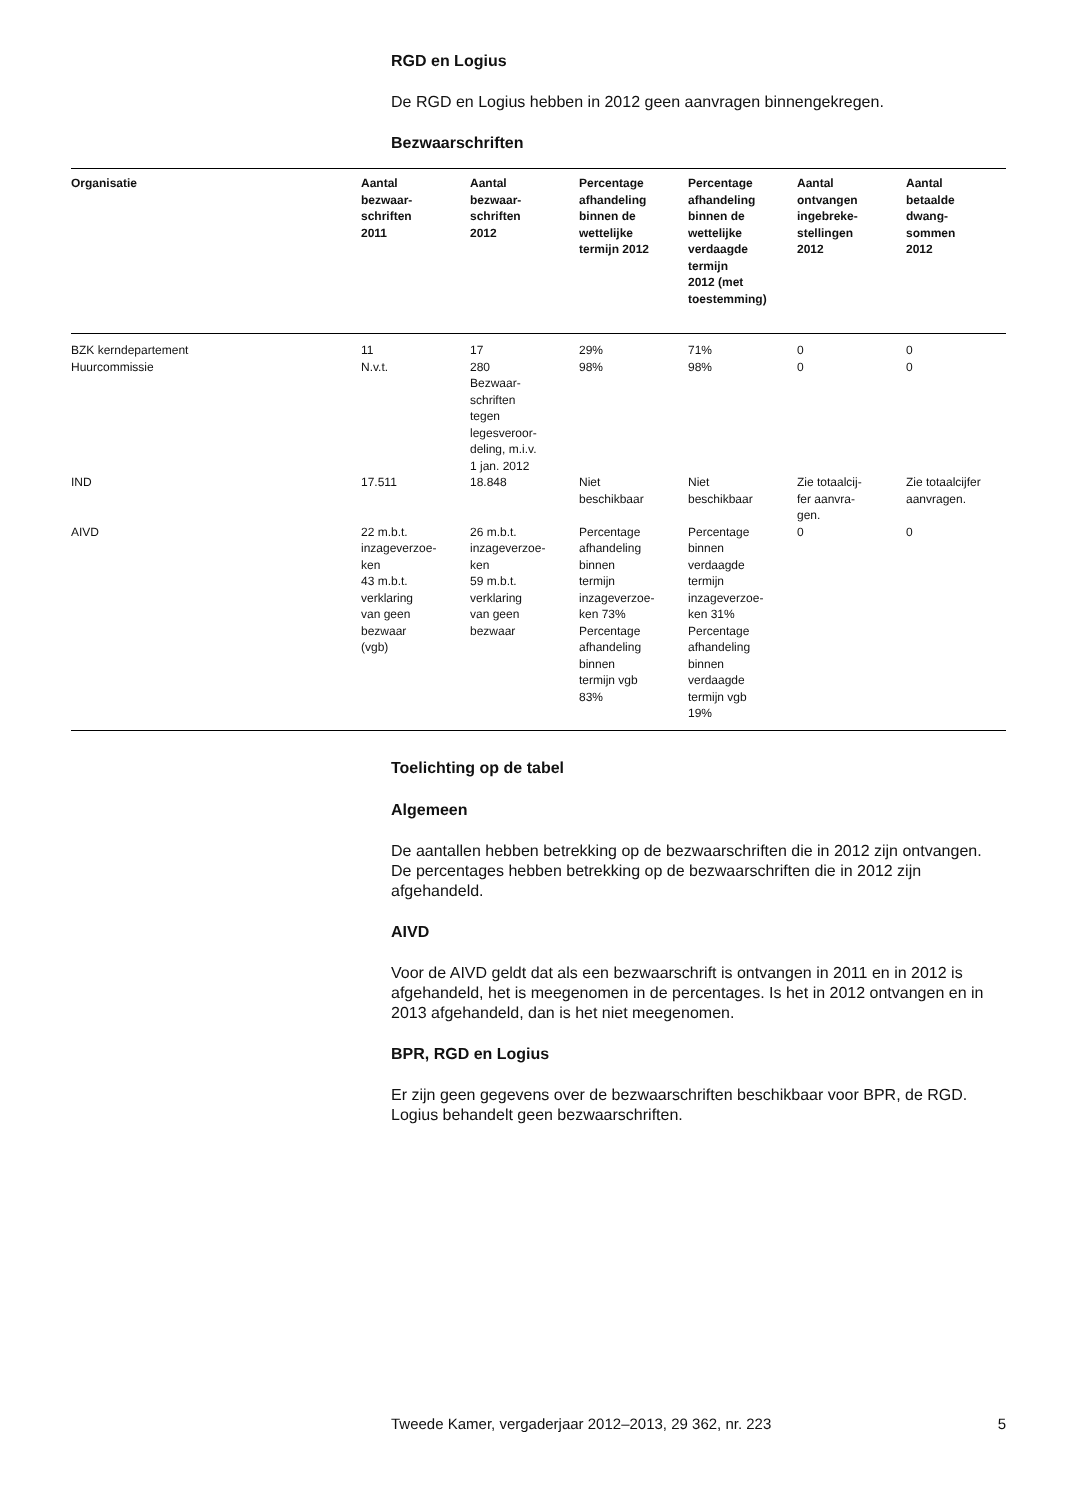RGD en Logius
De RGD en Logius hebben in 2012 geen aanvragen binnengekregen.
Bezwaarschriften
| Organisatie | Aantal bezwaar- schriften 2011 | Aantal bezwaar- schriften 2012 | Percentage afhandeling binnen de wettelijke termijn 2012 | Percentage afhandeling binnen de wettelijke verdaagde termijn 2012 (met toestemming) | Aantal ontvangen ingebreke- stellingen 2012 | Aantal betaalde dwang- sommen 2012 |
| --- | --- | --- | --- | --- | --- | --- |
| BZK kerndepartement | 11 | 17 | 29% | 71% | 0 | 0 |
| Huurcommissie | N.v.t. | 280 Bezwaar- schriften tegen legesveroor- deling, m.i.v. 1 jan. 2012 | 98% | 98% | 0 | 0 |
| IND | 17.511 | 18.848 | Niet beschikbaar | Niet beschikbaar | Zie totaalcij- fer aanvra- gen. | Zie totaalcijfer aanvragen. |
| AIVD | 22 m.b.t. inzageverzoe- ken 43 m.b.t. verklaring van geen bezwaar (vgb) | 26 m.b.t. inzageverzoe- ken 59 m.b.t. verklaring van geen bezwaar | Percentage afhandeling binnen termijn inzageverzoe- ken 73% Percentage afhandeling binnen termijn vgb 83% | Percentage binnen verdaagde termijn inzageverzoe- ken 31% Percentage afhandeling binnen verdaagde termijn vgb 19% | 0 | 0 |
Toelichting op de tabel
Algemeen
De aantallen hebben betrekking op de bezwaarschriften die in 2012 zijn ontvangen. De percentages hebben betrekking op de bezwaarschriften die in 2012 zijn afgehandeld.
AIVD
Voor de AIVD geldt dat als een bezwaarschrift is ontvangen in 2011 en in 2012 is afgehandeld, het is meegenomen in de percentages. Is het in 2012 ontvangen en in 2013 afgehandeld, dan is het niet meegenomen.
BPR, RGD en Logius
Er zijn geen gegevens over de bezwaarschriften beschikbaar voor BPR, de RGD. Logius behandelt geen bezwaarschriften.
Tweede Kamer, vergaderjaar 2012–2013, 29 362, nr. 223 5